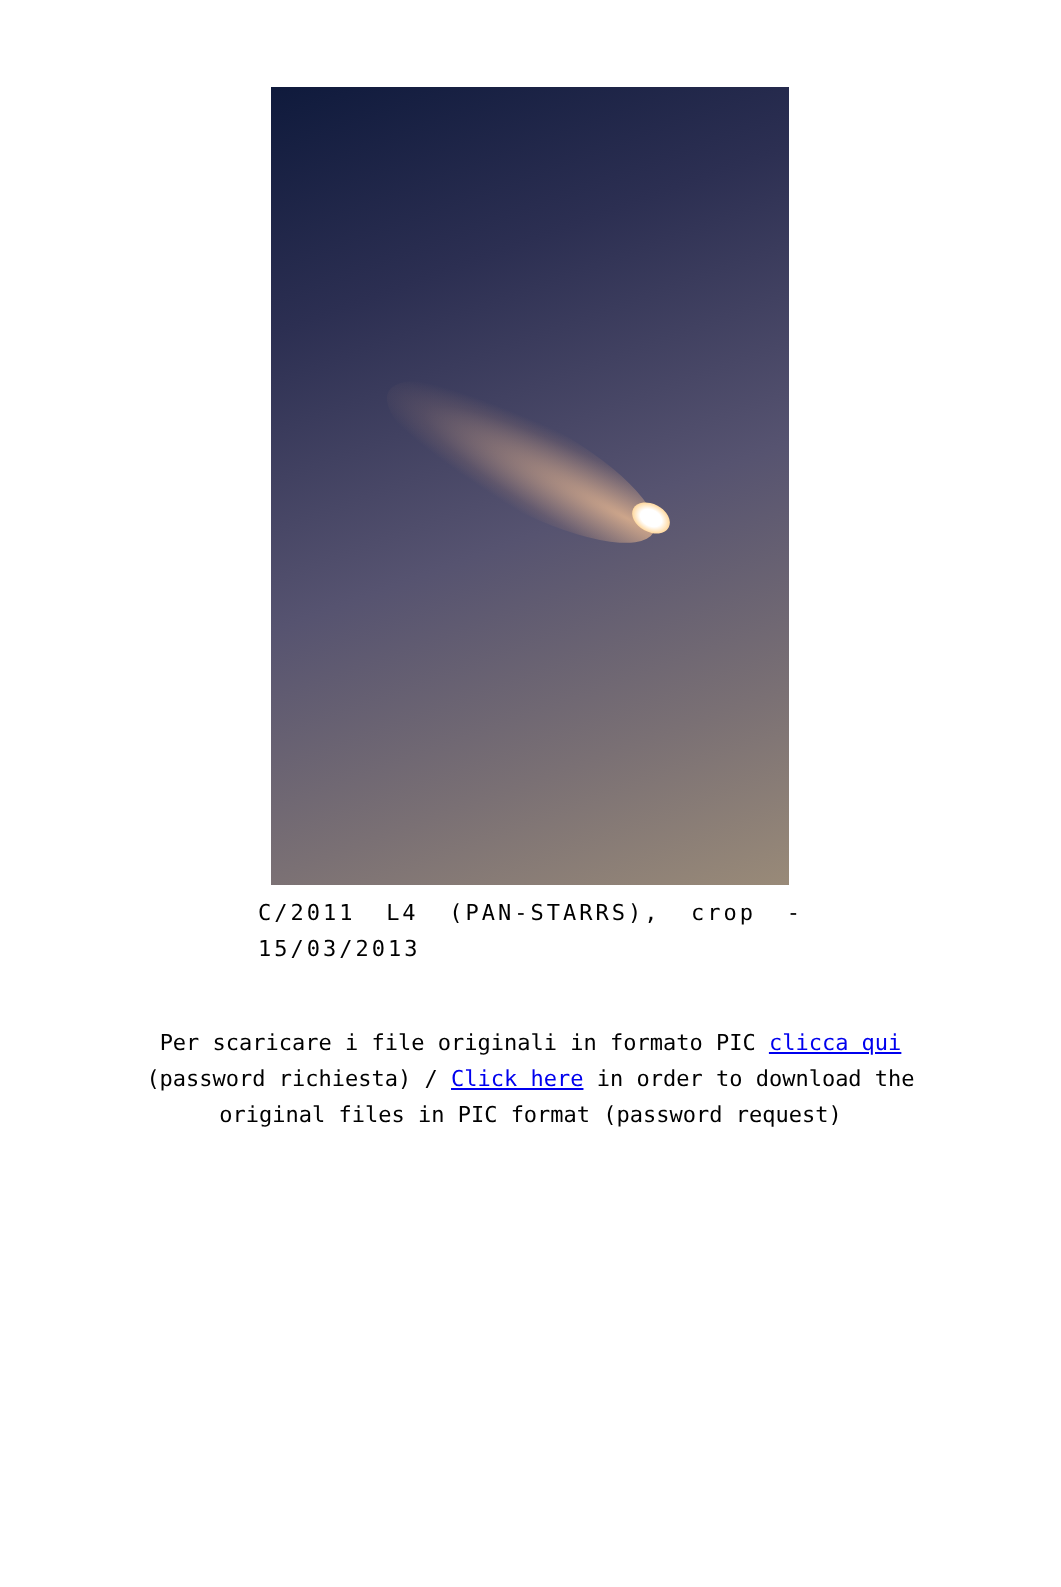C/2011 L4 (PAN-STARRS), crop - 15/03/2013
Per scaricare i file originali in formato PIC clicca qui (password richiesta) / Click here in order to download the original files in PIC format (password request)